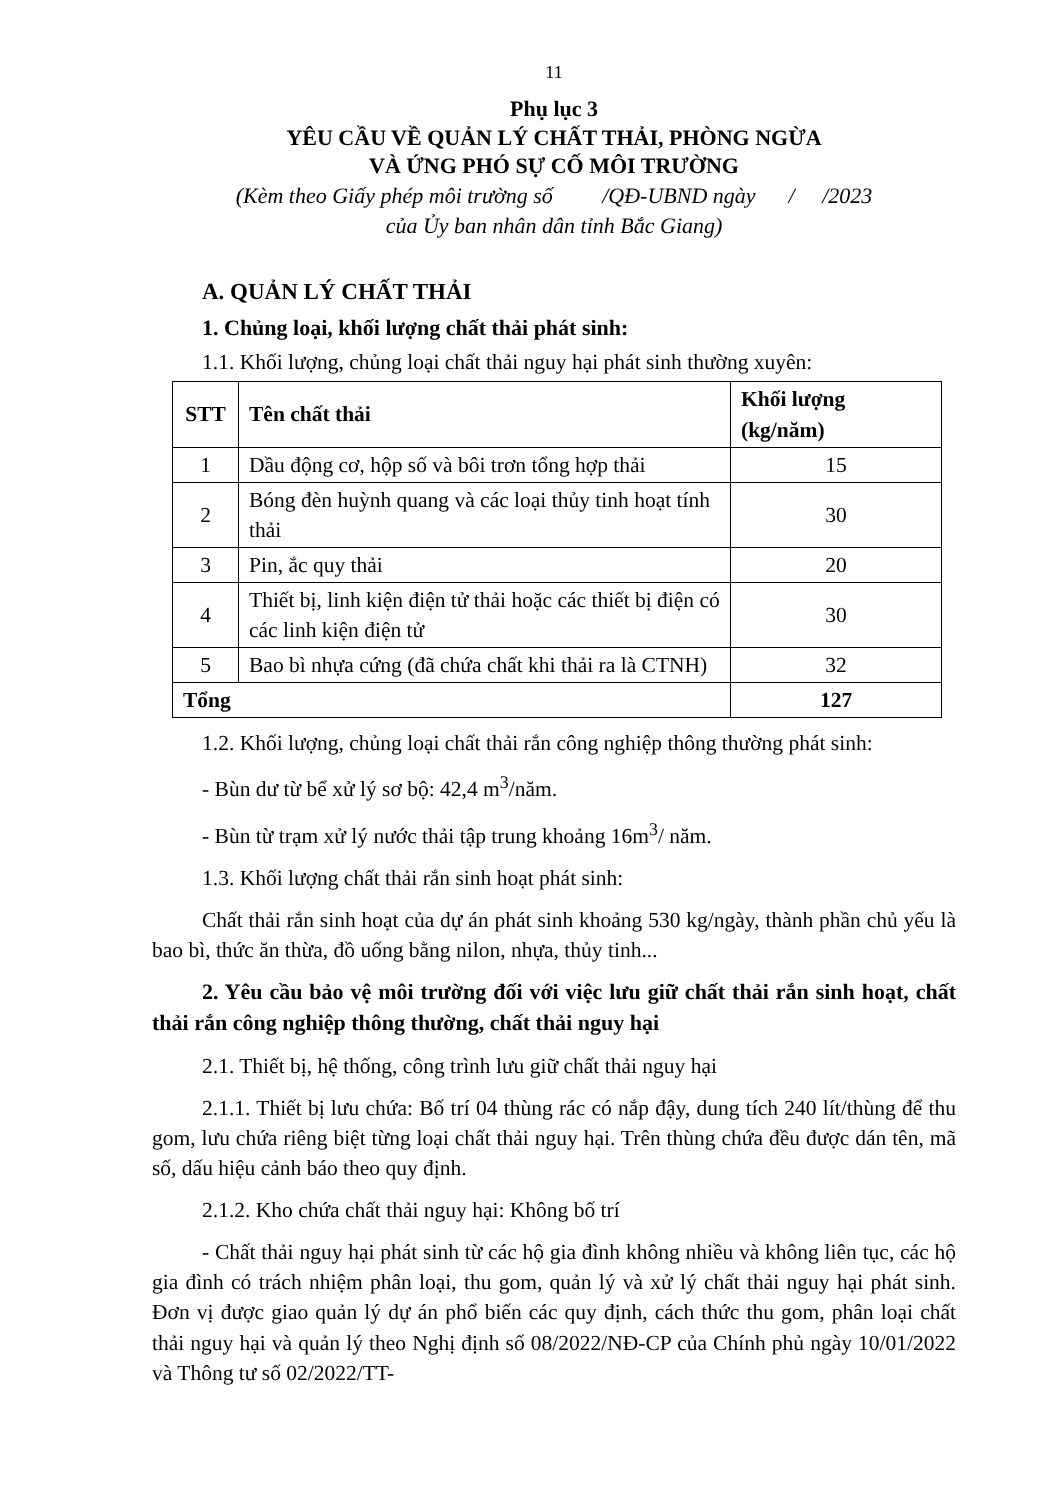11
Phụ lục 3
YÊU CẦU VỀ QUẢN LÝ CHẤT THẢI, PHÒNG NGỪA
VÀ ỨNG PHÓ SỰ CỐ MÔI TRƯỜNG
(Kèm theo Giấy phép môi trường số /QĐ-UBND ngày / /2023
của Ủy ban nhân dân tỉnh Bắc Giang)
A. QUẢN LÝ CHẤT THẢI
1. Chủng loại, khối lượng chất thải phát sinh:
1.1. Khối lượng, chủng loại chất thải nguy hại phát sinh thường xuyên:
| STT | Tên chất thải | Khối lượng (kg/năm) |
| --- | --- | --- |
| 1 | Dầu động cơ, hộp số và bôi trơn tổng hợp thải | 15 |
| 2 | Bóng đèn huỳnh quang và các loại thủy tinh hoạt tính thải | 30 |
| 3 | Pin, ắc quy thải | 20 |
| 4 | Thiết bị, linh kiện điện tử thải hoặc các thiết bị điện có các linh kiện điện tử | 30 |
| 5 | Bao bì nhựa cứng (đã chứa chất khi thải ra là CTNH) | 32 |
| Tổng | | 127 |
1.2. Khối lượng, chủng loại chất thải rắn công nghiệp thông thường phát sinh:
- Bùn dư từ bể xử lý sơ bộ: 42,4 m<sup>3</sup>/năm.
- Bùn từ trạm xử lý nước thải tập trung khoảng 16m<sup>3</sup>/ năm.
1.3. Khối lượng chất thải rắn sinh hoạt phát sinh:
Chất thải rắn sinh hoạt của dự án phát sinh khoảng 530 kg/ngày, thành phần chủ yếu là bao bì, thức ăn thừa, đồ uống bằng nilon, nhựa, thủy tinh...
2. Yêu cầu bảo vệ môi trường đối với việc lưu giữ chất thải rắn sinh hoạt, chất thải rắn công nghiệp thông thường, chất thải nguy hại
2.1. Thiết bị, hệ thống, công trình lưu giữ chất thải nguy hại
2.1.1. Thiết bị lưu chứa: Bố trí 04 thùng rác có nắp đậy, dung tích 240 lít/thùng để thu gom, lưu chứa riêng biệt từng loại chất thải nguy hại. Trên thùng chứa đều được dán tên, mã số, dấu hiệu cảnh báo theo quy định.
2.1.2. Kho chứa chất thải nguy hại: Không bố trí
- Chất thải nguy hại phát sinh từ các hộ gia đình không nhiều và không liên tục, các hộ gia đình có trách nhiệm phân loại, thu gom, quản lý và xử lý chất thải nguy hại phát sinh. Đơn vị được giao quản lý dự án phổ biến các quy định, cách thức thu gom, phân loại chất thải nguy hại và quản lý theo Nghị định số 08/2022/NĐ-CP của Chính phủ ngày 10/01/2022 và Thông tư số 02/2022/TT-